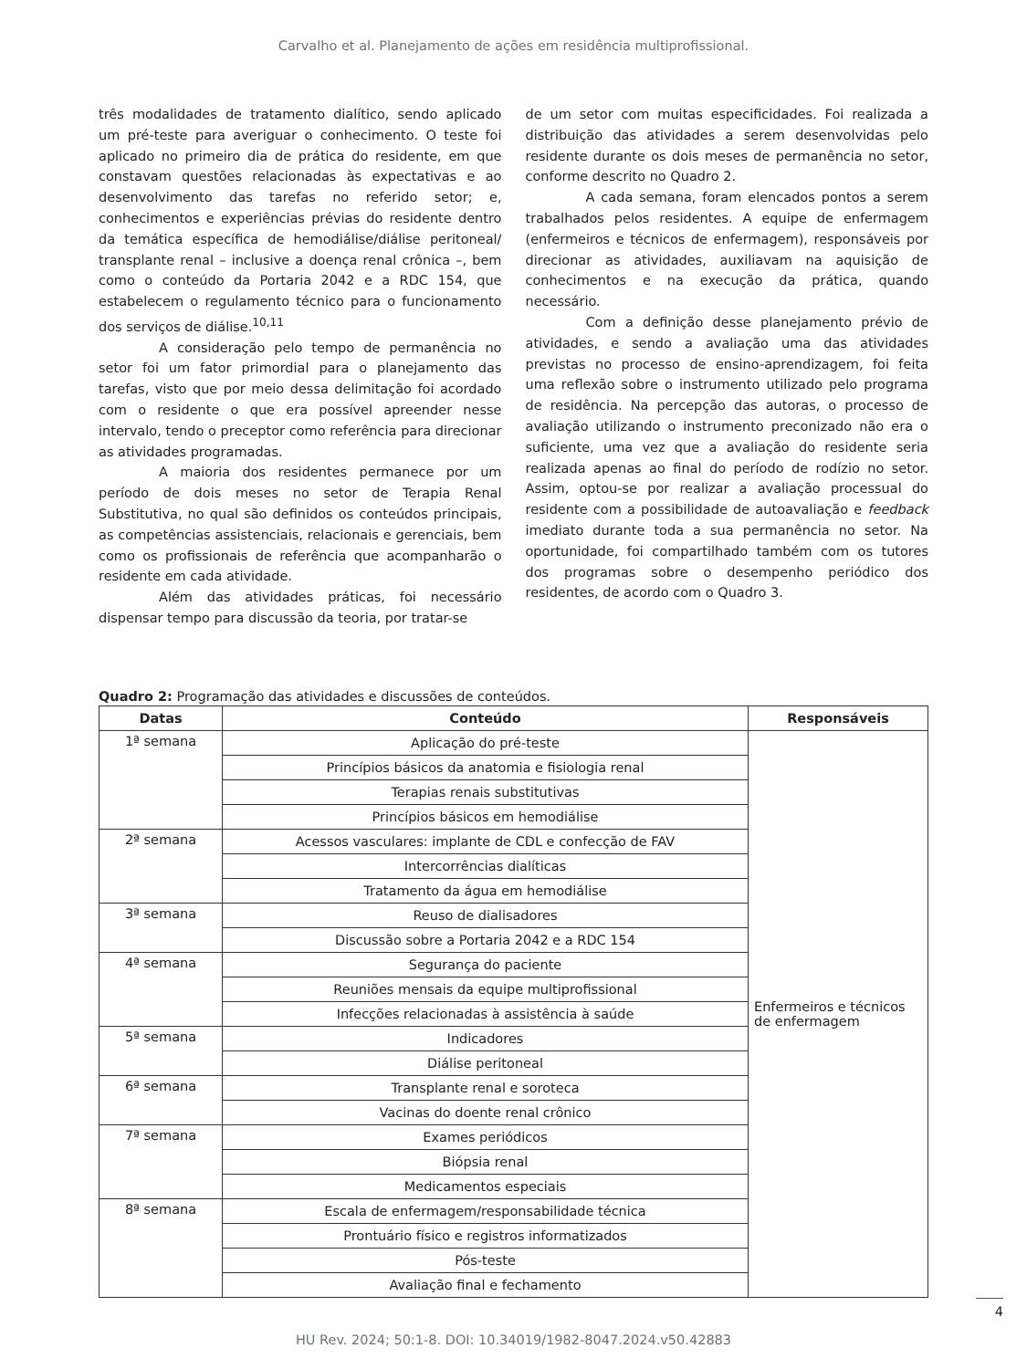Carvalho et al. Planejamento de ações em residência multiprofissional.
três modalidades de tratamento dialítico, sendo aplicado um pré-teste para averiguar o conhecimento. O teste foi aplicado no primeiro dia de prática do residente, em que constavam questões relacionadas às expectativas e ao desenvolvimento das tarefas no referido setor; e, conhecimentos e experiências prévias do residente dentro da temática específica de hemodiálise/diálise peritoneal/ transplante renal – inclusive a doença renal crônica –, bem como o conteúdo da Portaria 2042 e a RDC 154, que estabelecem o regulamento técnico para o funcionamento dos serviços de diálise.<sup>10,11</sup>
A consideração pelo tempo de permanência no setor foi um fator primordial para o planejamento das tarefas, visto que por meio dessa delimitação foi acordado com o residente o que era possível apreender nesse intervalo, tendo o preceptor como referência para direcionar as atividades programadas.
A maioria dos residentes permanece por um período de dois meses no setor de Terapia Renal Substitutiva, no qual são definidos os conteúdos principais, as competências assistenciais, relacionais e gerenciais, bem como os profissionais de referência que acompanharão o residente em cada atividade.
Além das atividades práticas, foi necessário dispensar tempo para discussão da teoria, por tratar-se
de um setor com muitas especificidades. Foi realizada a distribuição das atividades a serem desenvolvidas pelo residente durante os dois meses de permanência no setor, conforme descrito no Quadro 2.
A cada semana, foram elencados pontos a serem trabalhados pelos residentes. A equipe de enfermagem (enfermeiros e técnicos de enfermagem), responsáveis por direcionar as atividades, auxiliavam na aquisição de conhecimentos e na execução da prática, quando necessário.
Com a definição desse planejamento prévio de atividades, e sendo a avaliação uma das atividades previstas no processo de ensino-aprendizagem, foi feita uma reflexão sobre o instrumento utilizado pelo programa de residência. Na percepção das autoras, o processo de avaliação utilizando o instrumento preconizado não era o suficiente, uma vez que a avaliação do residente seria realizada apenas ao final do período de rodízio no setor. Assim, optou-se por realizar a avaliação processual do residente com a possibilidade de autoavaliação e feedback imediato durante toda a sua permanência no setor. Na oportunidade, foi compartilhado também com os tutores dos programas sobre o desempenho periódico dos residentes, de acordo com o Quadro 3.
Quadro 2: Programação das atividades e discussões de conteúdos.
| Datas | Conteúdo | Responsáveis |
| --- | --- | --- |
| 1ª semana | Aplicação do pré-teste | Enfermeiros e técnicos de enfermagem |
| | Princípios básicos da anatomia e fisiologia renal | |
| | Terapias renais substitutivas | |
| | Princípios básicos em hemodiálise | |
| 2ª semana | Acessos vasculares: implante de CDL e confecção de FAV | |
| | Intercorrências dialíticas | |
| | Tratamento da água em hemodiálise | |
| 3ª semana | Reuso de dialisadores | |
| | Discussão sobre a Portaria 2042 e a RDC 154 | |
| 4ª semana | Segurança do paciente | |
| | Reuniões mensais da equipe multiprofissional | |
| | Infecções relacionadas à assistência à saúde | |
| 5ª semana | Indicadores | |
| | Diálise peritoneal | |
| 6ª semana | Transplante renal e soroteca | |
| | Vacinas do doente renal crônico | |
| 7ª semana | Exames periódicos | |
| | Biópsia renal | |
| | Medicamentos especiais | |
| 8ª semana | Escala de enfermagem/responsabilidade técnica | |
| | Prontuário físico e registros informatizados | |
| | Pós-teste | |
| | Avaliação final e fechamento | |
HU Rev. 2024; 50:1-8. DOI: 10.34019/1982-8047.2024.v50.42883
4